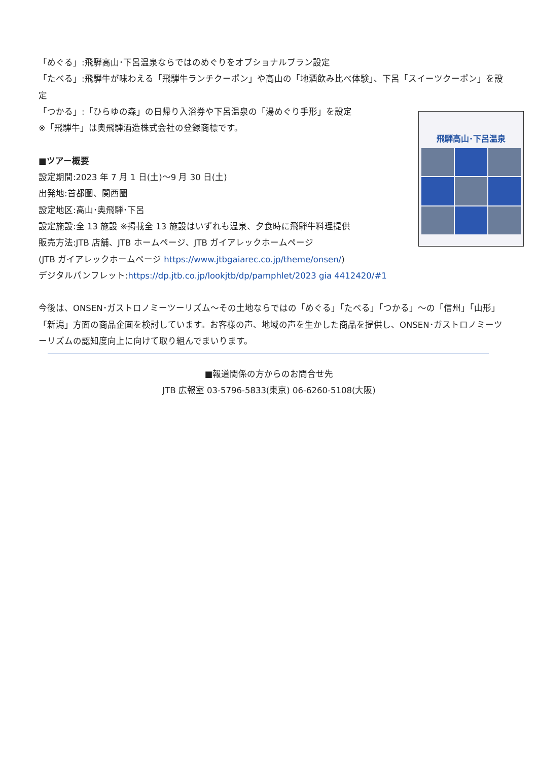「めぐる」:飛騨高山･下呂温泉ならではのめぐりをオプショナルプラン設定
「たべる」:飛騨牛が味わえる「飛騨牛ランチクーポン」や高山の「地酒飲み比べ体験」、下呂「スイーツクーポン」を設定
「つかる」:「ひらゆの森」の日帰り入浴券や下呂温泉の「湯めぐり手形」を設定
※「飛騨牛」は奥飛騨酒造株式会社の登録商標です。
■ツアー概要
設定期間:2023 年 7 月 1 日(土)～9 月 30 日(土)
出発地:首都圏、関西圏
設定地区:高山･奥飛騨･下呂
設定施設:全 13 施設 ※掲載全 13 施設はいずれも温泉、夕食時に飛騨牛料理提供
販売方法:JTB 店舗、JTB ホームページ、JTB ガイアレックホームページ
(JTB ガイアレックホームページ https://www.jtbgaiarec.co.jp/theme/onsen/)
デジタルパンフレット:https://dp.jtb.co.jp/lookjtb/dp/pamphlet/2023 gia 4412420/#1
今後は、ONSEN･ガストロノミーツーリズム～その土地ならではの「めぐる」「たべる」「つかる」～の「信州」「山形」「新潟」方面の商品企画を検討しています。お客様の声、地域の声を生かした商品を提供し、ONSEN･ガストロノミーツーリズムの認知度向上に向けて取り組んでまいります。
飛騨高山･下呂温泉
■報道関係の方からのお問合せ先
JTB 広報室 03-5796-5833(東京) 06-6260-5108(大阪)